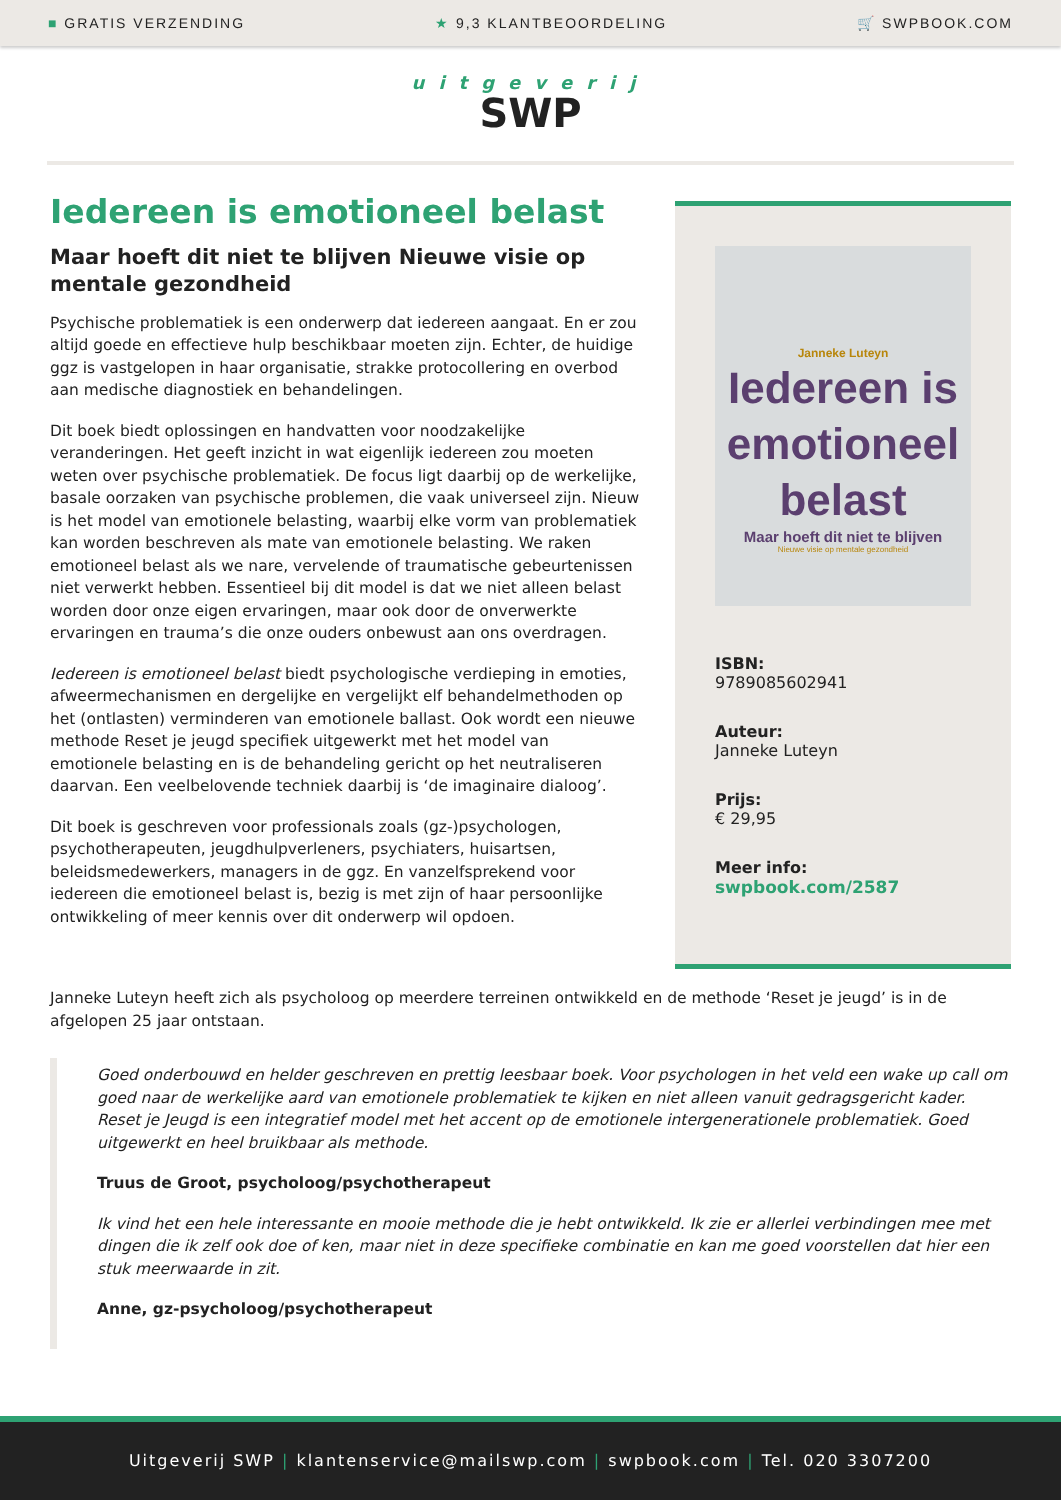■ GRATIS VERZENDING ★ 9,3 KLANTBEOORDELING 🛒 SWPBOOK.COM
uitgeverij
SWP
Iedereen is emotioneel belast
Maar hoeft dit niet te blijven Nieuwe visie op mentale gezondheid
Psychische problematiek is een onderwerp dat iedereen aangaat. En er zou altijd goede en effectieve hulp beschikbaar moeten zijn. Echter, de huidige ggz is vastgelopen in haar organisatie, strakke protocollering en overbod aan medische diagnostiek en behandelingen.
Dit boek biedt oplossingen en handvatten voor noodzakelijke veranderingen. Het geeft inzicht in wat eigenlijk iedereen zou moeten weten over psychische problematiek. De focus ligt daarbij op de werkelijke, basale oorzaken van psychische problemen, die vaak universeel zijn. Nieuw is het model van emotionele belasting, waarbij elke vorm van problematiek kan worden beschreven als mate van emotionele belasting. We raken emotioneel belast als we nare, vervelende of traumatische gebeurtenissen niet verwerkt hebben. Essentieel bij dit model is dat we niet alleen belast worden door onze eigen ervaringen, maar ook door de onverwerkte ervaringen en trauma’s die onze ouders onbewust aan ons overdragen.
Iedereen is emotioneel belast biedt psychologische verdieping in emoties, afweermechanismen en dergelijke en vergelijkt elf behandelmethoden op het (ontlasten) verminderen van emotionele ballast. Ook wordt een nieuwe methode Reset je jeugd specifiek uitgewerkt met het model van emotionele belasting en is de behandeling gericht op het neutraliseren daarvan. Een veelbelovende techniek daarbij is ‘de imaginaire dialoog’.
Dit boek is geschreven voor professionals zoals (gz-)psychologen, psychotherapeuten, jeugdhulpverleners, psychiaters, huisartsen, beleidsmedewerkers, managers in de ggz. En vanzelfsprekend voor iedereen die emotioneel belast is, bezig is met zijn of haar persoonlijke ontwikkeling of meer kennis over dit onderwerp wil opdoen.
Janneke Luteyn
Iedereen is emotioneel belast
Maar hoeft dit niet te blijven
Nieuwe visie op mentale gezondheid
ISBN:
9789085602941
Auteur:
Janneke Luteyn
Prijs:
€ 29,95
Meer info:
swpbook.com/2587
Janneke Luteyn heeft zich als psycholoog op meerdere terreinen ontwikkeld en de methode ‘Reset je jeugd’ is in de afgelopen 25 jaar ontstaan.
Goed onderbouwd en helder geschreven en prettig leesbaar boek. Voor psychologen in het veld een wake up call om goed naar de werkelijke aard van emotionele problematiek te kijken en niet alleen vanuit gedragsgericht kader. Reset je Jeugd is een integratief model met het accent op de emotionele intergenerationele problematiek. Goed uitgewerkt en heel bruikbaar als methode.
Truus de Groot, psycholoog/psychotherapeut
Ik vind het een hele interessante en mooie methode die je hebt ontwikkeld. Ik zie er allerlei verbindingen mee met dingen die ik zelf ook doe of ken, maar niet in deze specifieke combinatie en kan me goed voorstellen dat hier een stuk meerwaarde in zit.
Anne, gz-psycholoog/psychotherapeut
Uitgeverij SWP | klantenservice@mailswp.com | swpbook.com | Tel. 020 3307200